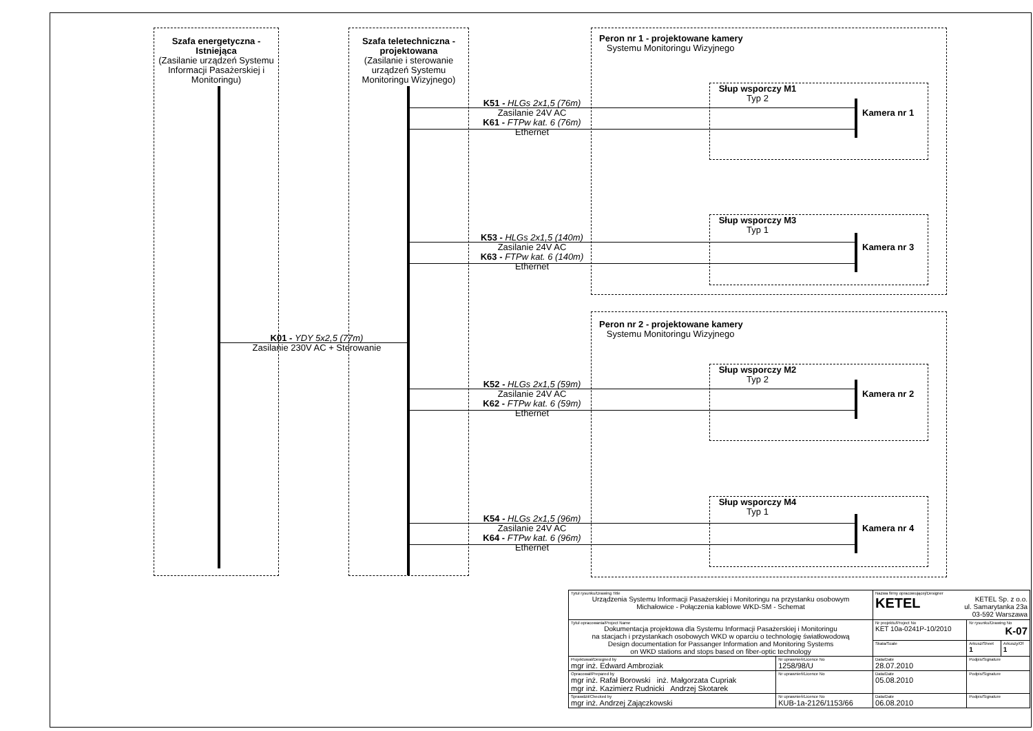Szafa energetyczna - Istniejąca
(Zasilanie urządzeń Systemu Informacji Pasażerskiej i Monitoringu)
Szafa teletechniczna - projektowana
(Zasilanie i sterowanie urządzeń Systemu Monitoringu Wizyjnego)
Peron nr 1 - projektowane kamery
Systemu Monitoringu Wizyjnego
Peron nr 2 - projektowane kamery
Systemu Monitoringu Wizyjnego
Słup wsporczy M1
Typ 2
Słup wsporczy M3
Typ 1
Słup wsporczy M2
Typ 2
Słup wsporczy M4
Typ 1
Kamera nr 1
Kamera nr 3
Kamera nr 2
Kamera nr 4
K51 - HLGs 2x1,5 (76m)
Zasilanie 24V AC
K61 - FTPw kat. 6 (76m)
Ethernet
K53 - HLGs 2x1,5 (140m)
Zasilanie 24V AC
K63 - FTPw kat. 6 (140m)
Ethernet
K52 - HLGs 2x1,5 (59m)
Zasilanie 24V AC
K62 - FTPw kat. 6 (59m)
Ethernet
K54 - HLGs 2x1,5 (96m)
Zasilanie 24V AC
K64 - FTPw kat. 6 (96m)
Ethernet
K01 - YDY 5x2,5 (77m)
Zasilanie 230V AC + Sterowanie
| Tytuł rysunku/Drawing Title Urządzenia Systemu Informacji Pasażerskiej i Monitoringu na przystanku osobowym Michałowice - Połączenia kablowe WKD-SM - Schemat | | Nazwa firmy opracowującej/Designer KETEL KETEL Sp. z o.o. ul. Samarytanka 23a 03-592 Warszawa | | |
| Tytuł opracowania/Project Name Dokumentacja projektowa dla Systemu Informacji Pasażerskiej i Monitoringu na stacjach i przystankach osobowych WKD w oparciu o technologię światłowodową Design documentation for Passanger Information and Monitoring Systems on WKD stations and stops based on fiber-optic technology | | Nr projektu/Project No KET 10a-0241P-10/2010 | Nr rysunku/Drawing No K-07 | |
| | | Skala/Scale | Arkusz/Sheet 1 | Arkuszy/Of 1 |
| Projektował/Designed by mgr inż. Edward Ambroziak | Nr uprawnień/Licence No 1258/98/U | Data/Date 28.07.2010 | Podpis/Signature | |
| Opracował/Prepared by mgr inż. Rafał Borowski inż. Małgorzata Cupriak mgr inż. Kazimierz Rudnicki Andrzej Skotarek | Nr uprawnień/Licence No | Data/Date 05.08.2010 | Podpis/Signature | |
| Sprawdził/Checked by mgr inż. Andrzej Zajączkowski | Nr uprawnień/Licence No KUB-1a-2126/1153/66 | Data/Date 06.08.2010 | Podpis/Signature | |